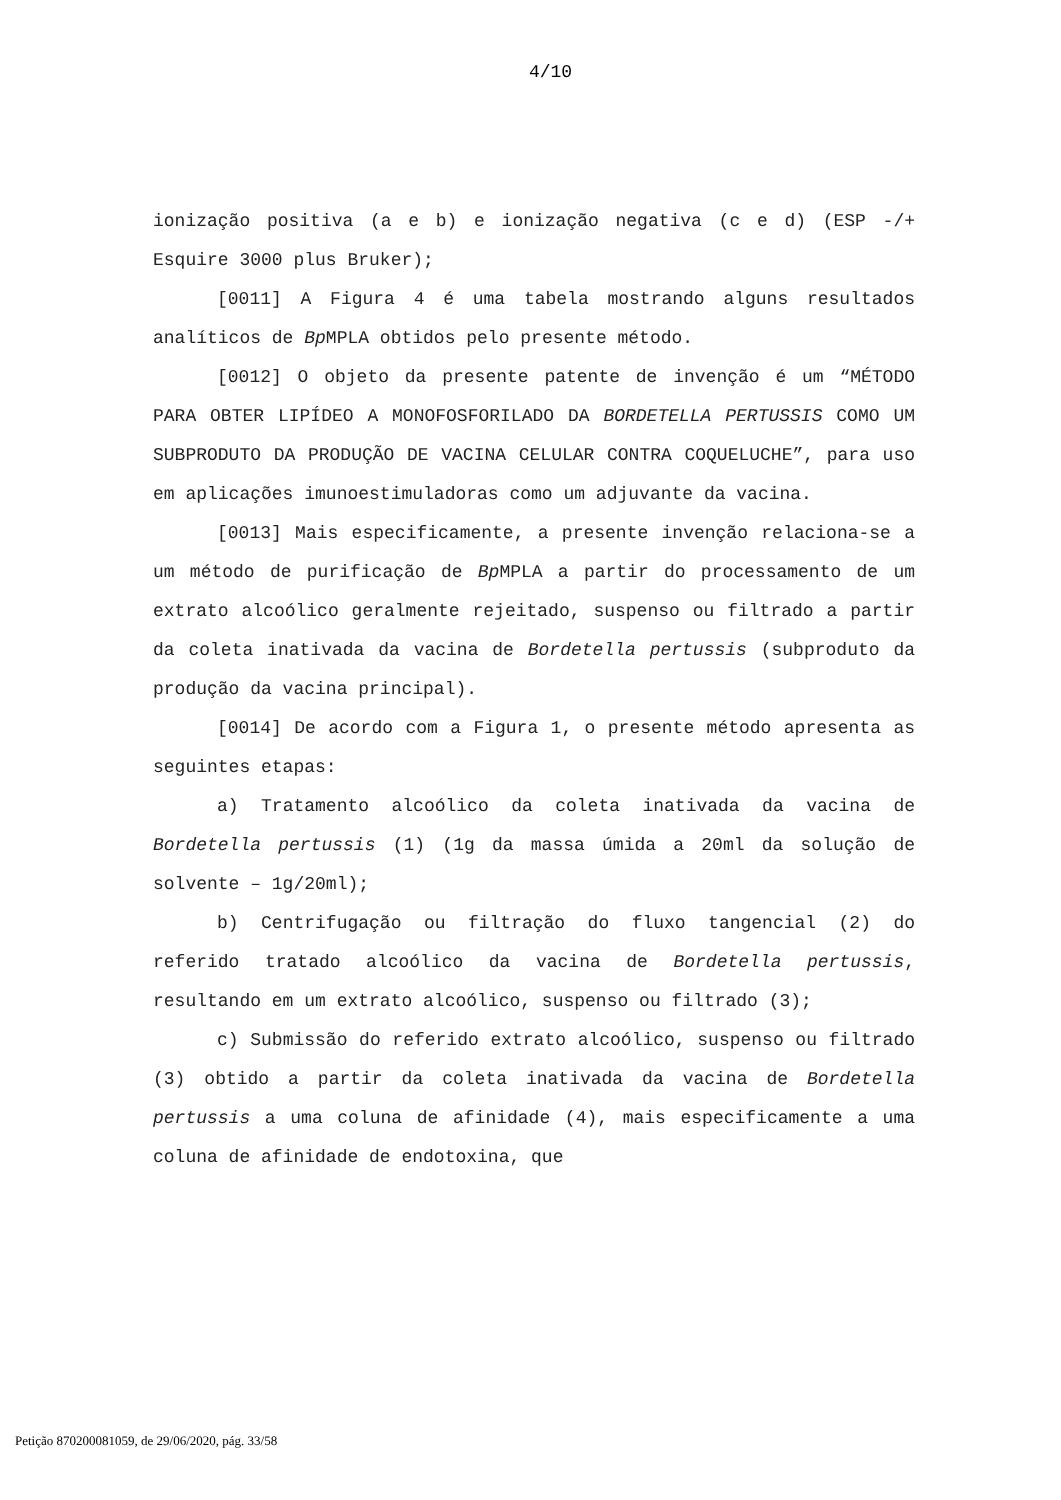4/10
ionização positiva (a e b) e ionização negativa (c e d) (ESP -/+ Esquire 3000 plus Bruker);
[0011] A Figura 4 é uma tabela mostrando alguns resultados analíticos de Bp MPLA obtidos pelo presente método.
[0012] O objeto da presente patente de invenção é um “MÉTODO PARA OBTER LIPÍDEO A MONOFOSFORILADO DA BORDETELLA PERTUSSIS COMO UM SUBPRODUTO DA PRODUÇÃO DE VACINA CELULAR CONTRA COQUELUCHE”, para uso em aplicações imunoestimuladoras como um adjuvante da vacina.
[0013] Mais especificamente, a presente invenção relaciona-se a um método de purificação de Bp MPLA a partir do processamento de um extrato alcoólico geralmente rejeitado, suspenso ou filtrado a partir da coleta inativada da vacina de Bordetella pertussis (subproduto da produção da vacina principal).
[0014] De acordo com a Figura 1, o presente método apresenta as seguintes etapas:
a) Tratamento alcoólico da coleta inativada da vacina de Bordetella pertussis (1) (1g da massa úmida a 20ml da solução de solvente – 1g/20ml);
b) Centrifugação ou filtração do fluxo tangencial (2) do referido tratado alcoólico da vacina de Bordetella pertussis, resultando em um extrato alcoólico, suspenso ou filtrado (3);
c) Submissão do referido extrato alcoólico, suspenso ou filtrado (3) obtido a partir da coleta inativada da vacina de Bordetella pertussis a uma coluna de afinidade (4), mais especificamente a uma coluna de afinidade de endotoxina, que
Petição 870200081059, de 29/06/2020, pág. 33/58